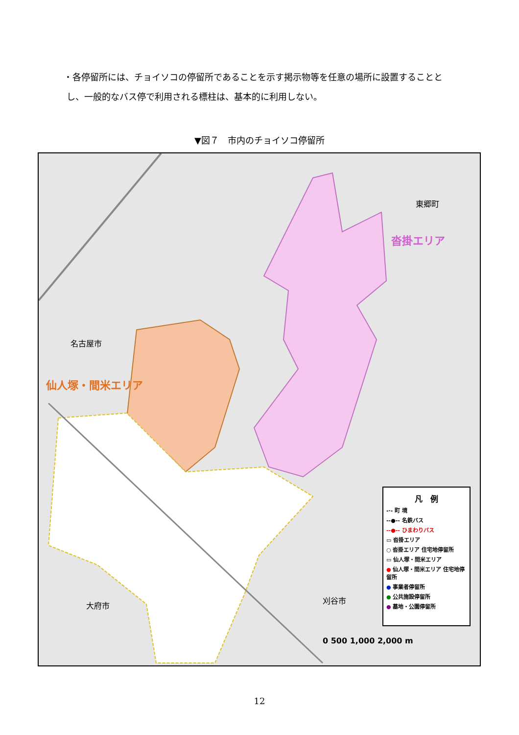・各停留所には、チョイソコの停留所であることを示す掲示物等を任意の場所に設置することと
し、一般的なバス停で利用される標柱は、基本的に利用しない。
▼図７　市内のチョイソコ停留所
名古屋市
仙人塚・間米エリア
東郷町
沓掛エリア
大府市
刈谷市
凡　例
-·- 町 境
--●-- 名鉄バス
--●-- ひまわりバス
▭ 沓掛エリア
○ 沓掛エリア 住宅地停留所
▭ 仙人塚・間米エリア
● 仙人塚・間米エリア 住宅地停留所
● 事業者停留所
● 公共施設停留所
● 墓地・公園停留所
0 500 1,000 2,000 m
12